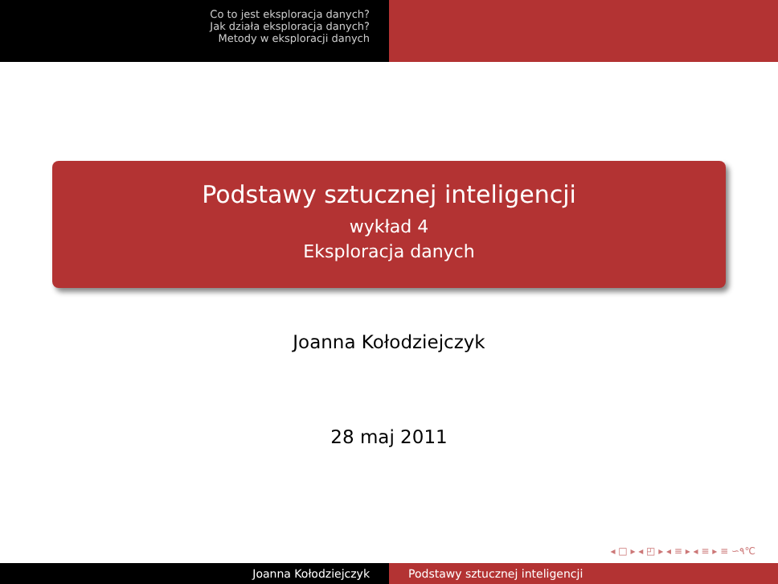Co to jest eksploracja danych?
Jak działa eksploracja danych?
Metody w eksploracji danych
Podstawy sztucznej inteligencji
wykład 4
Eksploracja danych
Joanna Kołodziejczyk
28 maj 2011
◂ □ ▸ ◂ ◰ ▸ ◂ ≡ ▸ ◂ ≡ ▸ ≡ ∽۹℃
Joanna Kołodziejczyk Podstawy sztucznej inteligencji